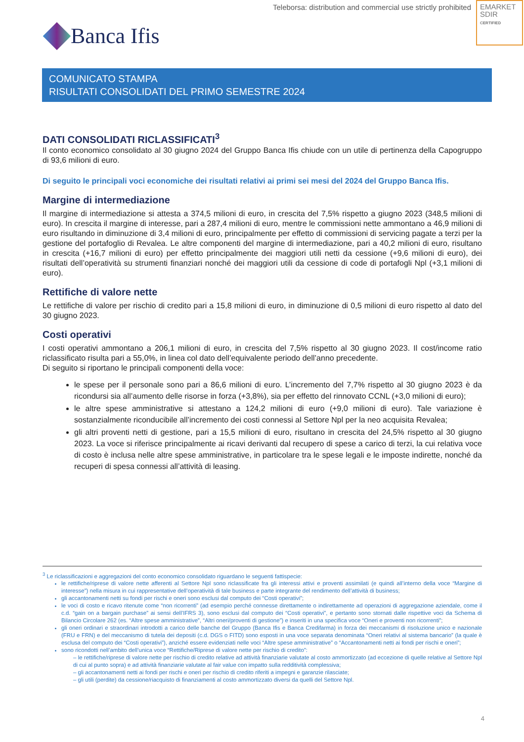Teleborsa: distribution and commercial use strictly prohibited
EMARKET
SDIR
CERTIFIED
Banca Ifis
COMUNICATO STAMPA
RISULTATI CONSOLIDATI DEL PRIMO SEMESTRE 2024
DATI CONSOLIDATI RICLASSIFICATI<sup>3</sup>
Il conto economico consolidato al 30 giugno 2024 del Gruppo Banca Ifis chiude con un utile di pertinenza della Capogruppo di 93,6 milioni di euro.
Di seguito le principali voci economiche dei risultati relativi ai primi sei mesi del 2024 del Gruppo Banca Ifis.
Margine di intermediazione
Il margine di intermediazione si attesta a 374,5 milioni di euro, in crescita del 7,5% rispetto a giugno 2023 (348,5 milioni di euro). In crescita il margine di interesse, pari a 287,4 milioni di euro, mentre le commissioni nette ammontano a 46,9 milioni di euro risultando in diminuzione di 3,4 milioni di euro, principalmente per effetto di commissioni di servicing pagate a terzi per la gestione del portafoglio di Revalea. Le altre componenti del margine di intermediazione, pari a 40,2 milioni di euro, risultano in crescita (+16,7 milioni di euro) per effetto principalmente dei maggiori utili netti da cessione (+9,6 milioni di euro), dei risultati dell’operatività su strumenti finanziari nonché dei maggiori utili da cessione di code di portafogli Npl (+3,1 milioni di euro).
Rettifiche di valore nette
Le rettifiche di valore per rischio di credito pari a 15,8 milioni di euro, in diminuzione di 0,5 milioni di euro rispetto al dato del 30 giugno 2023.
Costi operativi
I costi operativi ammontano a 206,1 milioni di euro, in crescita del 7,5% rispetto al 30 giugno 2023. Il cost/income ratio riclassificato risulta pari a 55,0%, in linea col dato dell’equivalente periodo dell’anno precedente.
Di seguito si riportano le principali componenti della voce:
le spese per il personale sono pari a 86,6 milioni di euro. L’incremento del 7,7% rispetto al 30 giugno 2023 è da ricondursi sia all’aumento delle risorse in forza (+3,8%), sia per effetto del rinnovato CCNL (+3,0 milioni di euro);
le altre spese amministrative si attestano a 124,2 milioni di euro (+9,0 milioni di euro). Tale variazione è sostanzialmente riconducibile all’incremento dei costi connessi al Settore Npl per la neo acquisita Revalea;
gli altri proventi netti di gestione, pari a 15,5 milioni di euro, risultano in crescita del 24,5% rispetto al 30 giugno 2023. La voce si riferisce principalmente ai ricavi derivanti dal recupero di spese a carico di terzi, la cui relativa voce di costo è inclusa nelle altre spese amministrative, in particolare tra le spese legali e le imposte indirette, nonché da recuperi di spesa connessi all’attività di leasing.
<sup>3</sup> Le riclassificazioni e aggregazioni del conto economico consolidato riguardano le seguenti fattispecie:
le rettifiche/riprese di valore nette afferenti al Settore Npl sono riclassificate fra gli interessi attivi e proventi assimilati (e quindi all’interno della voce “Margine di interesse”) nella misura in cui rappresentative dell’operatività di tale business e parte integrante del rendimento dell’attività di business;
gli accantonamenti netti su fondi per rischi e oneri sono esclusi dal computo dei “Costi operativi”;
le voci di costo e ricavo ritenute come “non ricorrenti” (ad esempio perché connesse direttamente o indirettamente ad operazioni di aggregazione aziendale, come il c.d. “gain on a bargain purchase” ai sensi dell’IFRS 3), sono esclusi dal computo dei “Costi operativi”, e pertanto sono stornati dalle rispettive voci da Schema di Bilancio Circolare 262 (es. “Altre spese amministrative”, “Altri oneri/proventi di gestione”) e inseriti in una specifica voce “Oneri e proventi non ricorrenti”;
gli oneri ordinari e straordinari introdotti a carico delle banche del Gruppo (Banca Ifis e Banca Credifarma) in forza dei meccanismi di risoluzione unico e nazionale (FRU e FRN) e del meccanismo di tutela dei depositi (c.d. DGS o FITD) sono esposti in una voce separata denominata “Oneri relativi al sistema bancario” (la quale è esclusa del computo dei “Costi operativi”), anziché essere evidenziati nelle voci “Altre spese amministrative” o “Accantonamenti netti ai fondi per rischi e oneri”;
sono ricondotti nell’ambito dell’unica voce “Rettifiche/Riprese di valore nette per rischio di credito”:
– le rettifiche/riprese di valore nette per rischio di credito relative ad attività finanziarie valutate al costo ammortizzato (ad eccezione di quelle relative al Settore Npl di cui al punto sopra) e ad attività finanziarie valutate al fair value con impatto sulla redditività complessiva;
– gli accantonamenti netti ai fondi per rischi e oneri per rischio di credito riferiti a impegni e garanzie rilasciate;
– gli utili (perdite) da cessione/riacquisto di finanziamenti al costo ammortizzato diversi da quelli del Settore Npl.
4